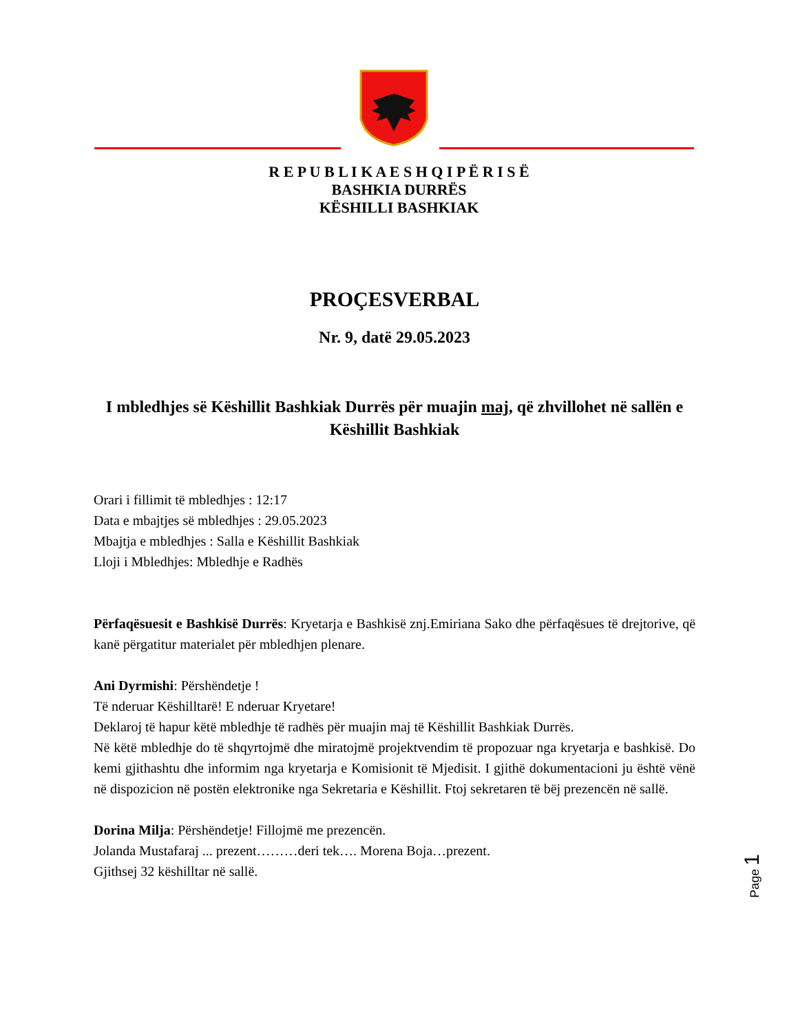R E P U B L I K A E S H Q I P Ë R I S Ë
BASHKIA DURRËS
KËSHILLI BASHKIAK
PROÇESVERBAL
Nr. 9, datë 29.05.2023
I mbledhjes së Këshillit Bashkiak Durrës për muajin maj, që zhvillohet në sallën e Këshillit Bashkiak
Orari i fillimit të mbledhjes : 12:17
Data e mbajtjes së mbledhjes : 29.05.2023
Mbajtja e mbledhjes : Salla e Këshillit Bashkiak
Lloji i Mbledhjes: Mbledhje e Radhës
Përfaqësuesit e Bashkisë Durrës: Kryetarja e Bashkisë znj.Emiriana Sako dhe përfaqësues të drejtorive, që kanë përgatitur materialet për mbledhjen plenare.
Ani Dyrmishi: Përshëndetje !
Të nderuar Këshilltarë! E nderuar Kryetare!
Deklaroj të hapur këtë mbledhje të radhës për muajin maj të Këshillit Bashkiak Durrës.
Në këtë mbledhje do të shqyrtojmë dhe miratojmë projektvendim të propozuar nga kryetarja e bashkisë. Do kemi gjithashtu dhe informim nga kryetarja e Komisionit të Mjedisit. I gjithë dokumentacioni ju është vënë në dispozicion në postën elektronike nga Sekretaria e Këshillit. Ftoj sekretaren të bëj prezencën në sallë.
Dorina Milja: Përshëndetje! Fillojmë me prezencën.
Jolanda Mustafaraj ... prezent………deri tek…. Morena Boja…prezent.
Gjithsej 32 këshilltar në sallë.
Page 1